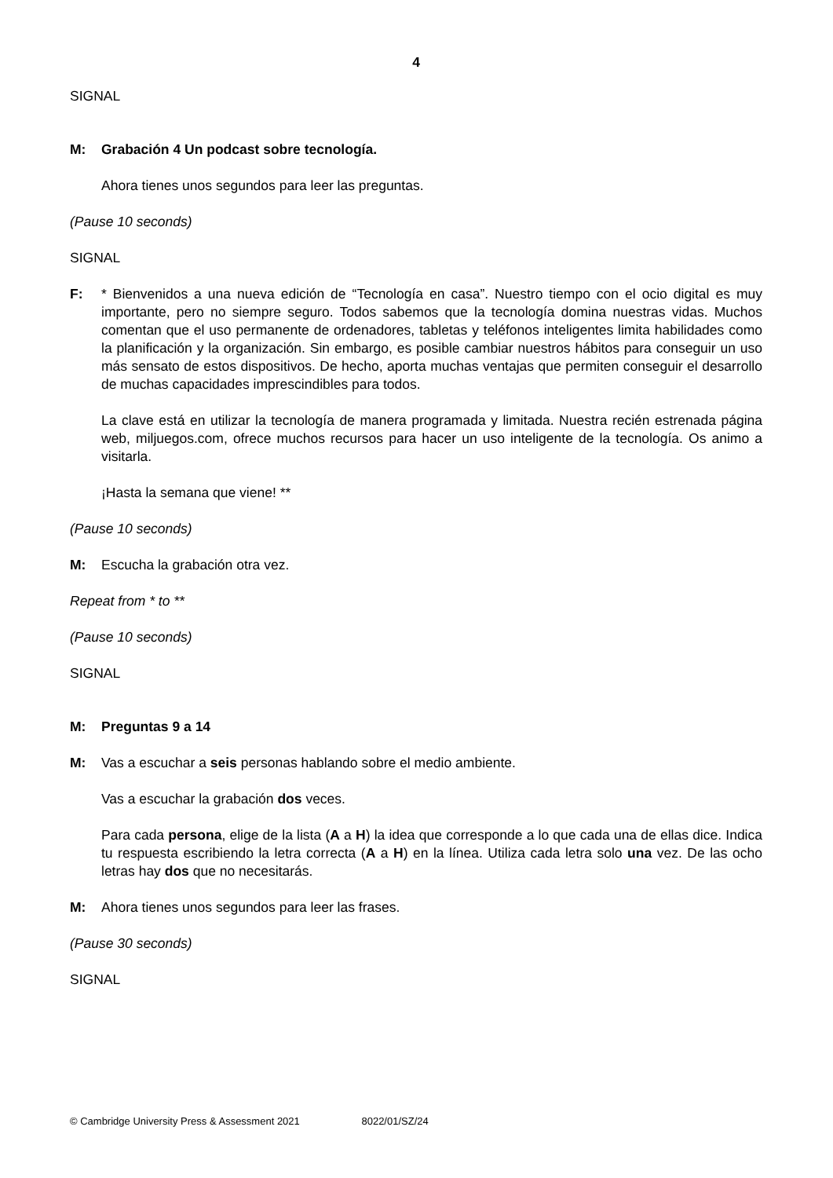4
SIGNAL
M: Grabación 4 Un podcast sobre tecnología.
Ahora tienes unos segundos para leer las preguntas.
(Pause 10 seconds)
SIGNAL
F: * Bienvenidos a una nueva edición de “Tecnología en casa”. Nuestro tiempo con el ocio digital es muy importante, pero no siempre seguro. Todos sabemos que la tecnología domina nuestras vidas. Muchos comentan que el uso permanente de ordenadores, tabletas y teléfonos inteligentes limita habilidades como la planificación y la organización. Sin embargo, es posible cambiar nuestros hábitos para conseguir un uso más sensato de estos dispositivos. De hecho, aporta muchas ventajas que permiten conseguir el desarrollo de muchas capacidades imprescindibles para todos.
La clave está en utilizar la tecnología de manera programada y limitada. Nuestra recién estrenada página web, miljuegos.com, ofrece muchos recursos para hacer un uso inteligente de la tecnología. Os animo a visitarla.
¡Hasta la semana que viene! **
(Pause 10 seconds)
M: Escucha la grabación otra vez.
Repeat from * to **
(Pause 10 seconds)
SIGNAL
M: Preguntas 9 a 14
M: Vas a escuchar a seis personas hablando sobre el medio ambiente.
Vas a escuchar la grabación dos veces.
Para cada persona, elige de la lista (A a H) la idea que corresponde a lo que cada una de ellas dice. Indica tu respuesta escribiendo la letra correcta (A a H) en la línea. Utiliza cada letra solo una vez. De las ocho letras hay dos que no necesitarás.
M: Ahora tienes unos segundos para leer las frases.
(Pause 30 seconds)
SIGNAL
© Cambridge University Press & Assessment 2021 8022/01/SZ/24